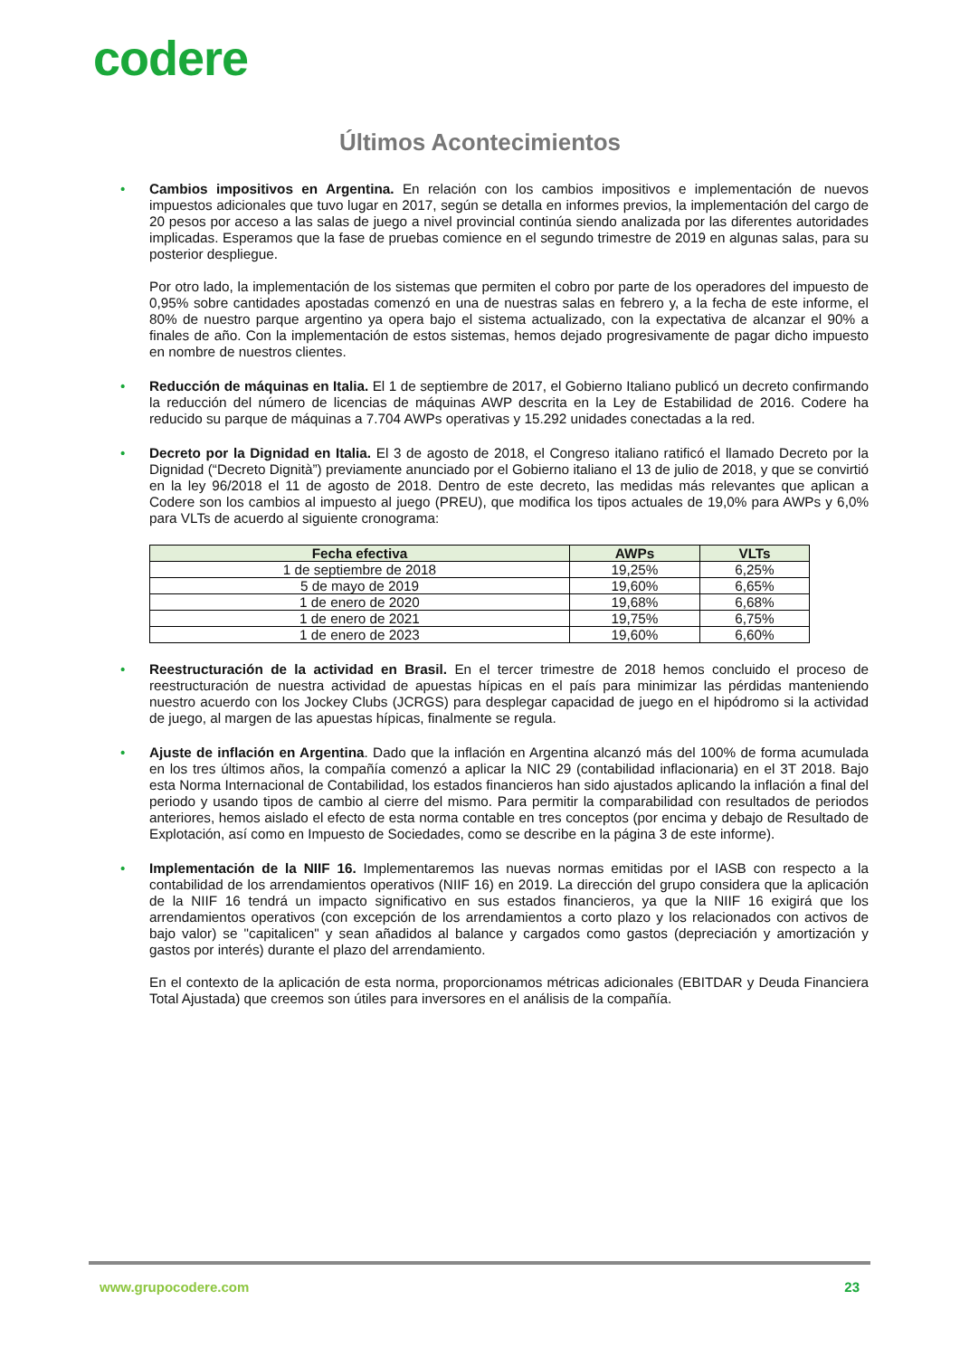codere
Últimos Acontecimientos
•
Cambios impositivos en Argentina. En relación con los cambios impositivos e implementación de nuevos impuestos adicionales que tuvo lugar en 2017, según se detalla en informes previos, la implementación del cargo de 20 pesos por acceso a las salas de juego a nivel provincial continúa siendo analizada por las diferentes autoridades implicadas. Esperamos que la fase de pruebas comience en el segundo trimestre de 2019 en algunas salas, para su posterior despliegue.
Por otro lado, la implementación de los sistemas que permiten el cobro por parte de los operadores del impuesto de 0,95% sobre cantidades apostadas comenzó en una de nuestras salas en febrero y, a la fecha de este informe, el 80% de nuestro parque argentino ya opera bajo el sistema actualizado, con la expectativa de alcanzar el 90% a finales de año. Con la implementación de estos sistemas, hemos dejado progresivamente de pagar dicho impuesto en nombre de nuestros clientes.
•
Reducción de máquinas en Italia. El 1 de septiembre de 2017, el Gobierno Italiano publicó un decreto confirmando la reducción del número de licencias de máquinas AWP descrita en la Ley de Estabilidad de 2016. Codere ha reducido su parque de máquinas a 7.704 AWPs operativas y 15.292 unidades conectadas a la red.
•
Decreto por la Dignidad en Italia. El 3 de agosto de 2018, el Congreso italiano ratificó el llamado Decreto por la Dignidad (“Decreto Dignità”) previamente anunciado por el Gobierno italiano el 13 de julio de 2018, y que se convirtió en la ley 96/2018 el 11 de agosto de 2018. Dentro de este decreto, las medidas más relevantes que aplican a Codere son los cambios al impuesto al juego (PREU), que modifica los tipos actuales de 19,0% para AWPs y 6,0% para VLTs de acuerdo al siguiente cronograma:
| Fecha efectiva | AWPs | VLTs |
| --- | --- | --- |
| 1 de septiembre de 2018 | 19,25% | 6,25% |
| 5 de mayo de 2019 | 19,60% | 6,65% |
| 1 de enero de 2020 | 19,68% | 6,68% |
| 1 de enero de 2021 | 19,75% | 6,75% |
| 1 de enero de 2023 | 19,60% | 6,60% |
•
Reestructuración de la actividad en Brasil. En el tercer trimestre de 2018 hemos concluido el proceso de reestructuración de nuestra actividad de apuestas hípicas en el país para minimizar las pérdidas manteniendo nuestro acuerdo con los Jockey Clubs (JCRGS) para desplegar capacidad de juego en el hipódromo si la actividad de juego, al margen de las apuestas hípicas, finalmente se regula.
•
Ajuste de inflación en Argentina. Dado que la inflación en Argentina alcanzó más del 100% de forma acumulada en los tres últimos años, la compañía comenzó a aplicar la NIC 29 (contabilidad inflacionaria) en el 3T 2018. Bajo esta Norma Internacional de Contabilidad, los estados financieros han sido ajustados aplicando la inflación a final del periodo y usando tipos de cambio al cierre del mismo. Para permitir la comparabilidad con resultados de periodos anteriores, hemos aislado el efecto de esta norma contable en tres conceptos (por encima y debajo de Resultado de Explotación, así como en Impuesto de Sociedades, como se describe en la página 3 de este informe).
•
Implementación de la NIIF 16. Implementaremos las nuevas normas emitidas por el IASB con respecto a la contabilidad de los arrendamientos operativos (NIIF 16) en 2019. La dirección del grupo considera que la aplicación de la NIIF 16 tendrá un impacto significativo en sus estados financieros, ya que la NIIF 16 exigirá que los arrendamientos operativos (con excepción de los arrendamientos a corto plazo y los relacionados con activos de bajo valor) se "capitalicen" y sean añadidos al balance y cargados como gastos (depreciación y amortización y gastos por interés) durante el plazo del arrendamiento.
En el contexto de la aplicación de esta norma, proporcionamos métricas adicionales (EBITDAR y Deuda Financiera Total Ajustada) que creemos son útiles para inversores en el análisis de la compañía.
www.grupocodere.com 23